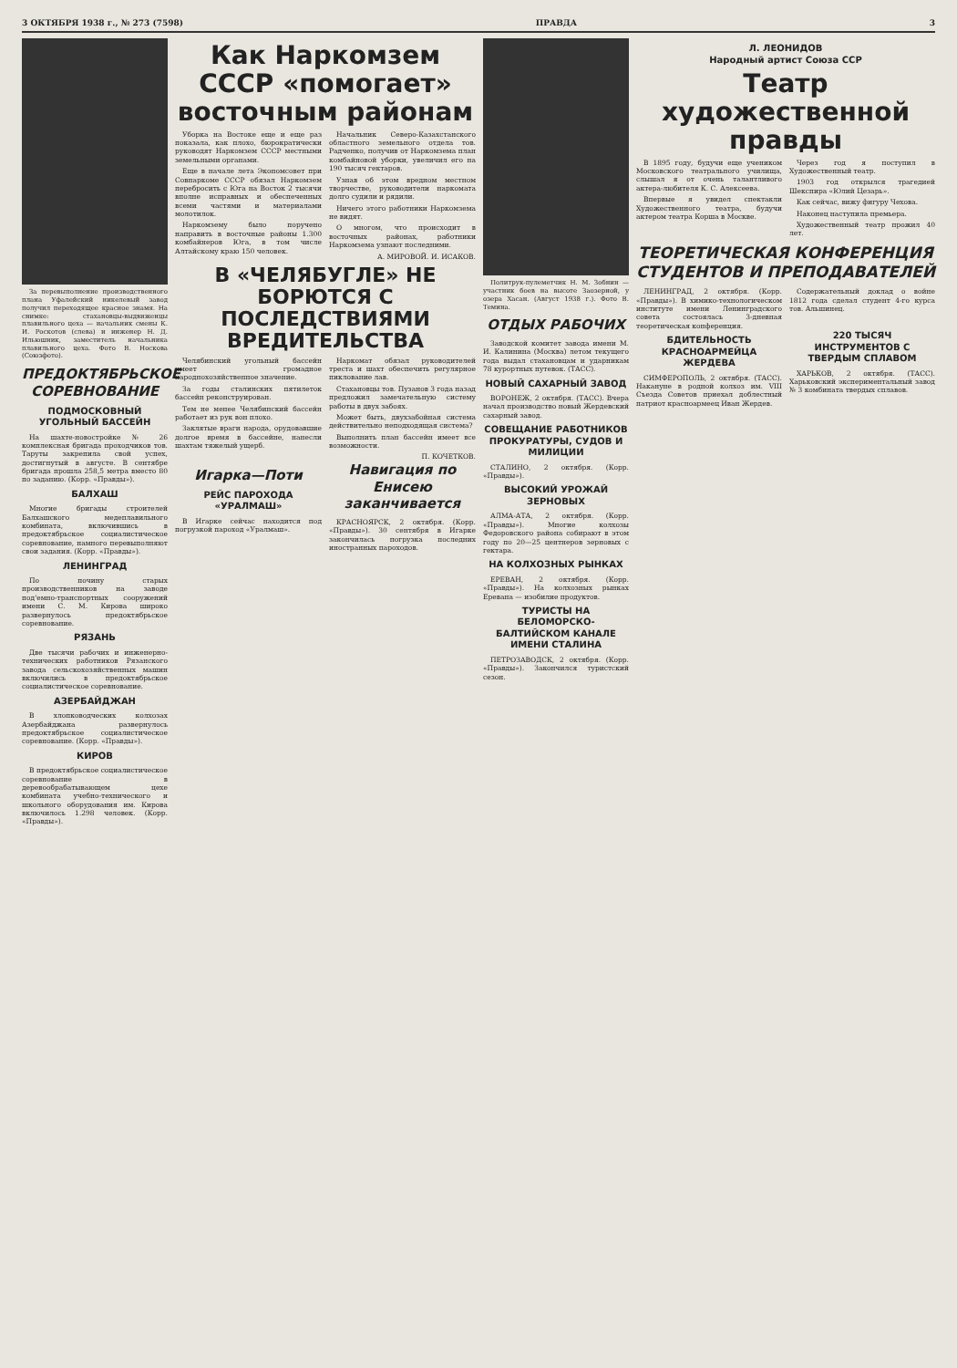3 ОКТЯБРЯ 1938 г., № 273 (7598) ПРАВДА 3
За перевыполнение производственного плана Уфалейский никелевый завод получил переходящее красное знамя. На снимке: стахановцы-выдвиженцы плавильного цеха — начальник смены К. И. Роскотов (слева) и инженер Н. Д. Ильюшник, заместитель начальника плавильного цеха. Фото В. Носкова (Союзфото).
ПРЕДОКТЯБРЬСКОЕ СОРЕВНОВАНИЕ
ПОДМОСКОВНЫЙ УГОЛЬНЫЙ БАССЕЙН
На шахте-новостройке № 26 комплексная бригада проходчиков тов. Таруты закрепила свой успех, достигнутый в августе. В сентябре бригада прошла 258,5 метра вместо 80 по заданию. (Корр. «Правды»).
БАЛХАШ
Многие бригады строителей Балхашского медеплавильного комбината, включившись в предоктябрьское социалистическое соревнование, намного перевыполняют свои задания. (Корр. «Правды»).
ЛЕНИНГРАД
По почину старых производственников на заводе под'емно-транспортных сооружений имени С. М. Кирова широко развернулось предоктябрьское соревнование.
РЯЗАНЬ
Две тысячи рабочих и инженерно-технических работников Рязанского завода сельскохозяйственных машин включились в предоктябрьское социалистическое соревнование.
АЗЕРБАЙДЖАН
В хлопководческих колхозах Азербайджана развернулось предоктябрьское социалистическое соревнование. (Корр. «Правды»).
КИРОВ
В предоктябрьское социалистическое соревнование в деревообрабатывающем цехе комбината учебно-технического и школьного оборудования им. Кирова включилось 1.298 человек. (Корр. «Правды»).
Как Наркомзем СССР «помогает» восточным районам
Уборка на Востоке еще и еще раз показала, как плохо, бюрократически руководят Наркомзем СССР местными земельными органами.
Еще в начале лета Экономсовет при Совнаркоме СССР обязал Наркомзем перебросить с Юга на Восток 2 тысячи вполне исправных и обеспеченных всеми частями и материалами молотилок.
Наркомзему было поручено направить в восточные районы 1.300 комбайнеров Юга, в том числе Алтайскому краю 150 человек.
Начальник Северо-Казахстанского областного земельного отдела тов. Радченко, получив от Наркомзема план комбайновой уборки, увеличил его на 190 тысяч гектаров.
Узнав об этом вредном местном творчестве, руководители наркомата долго судили и рядили.
Ничего этого работники Наркомзема не видят.
О многом, что происходит в восточных районах, работники Наркомзема узнают последними.
А. МИРОВОЙ. И. ИСАКОВ.
В «ЧЕЛЯБУГЛЕ» НЕ БОРЮТСЯ С ПОСЛЕДСТВИЯМИ ВРЕДИТЕЛЬСТВА
Челябинский угольный бассейн имеет громадное народнохозяйственное значение.
За годы сталинских пятилеток бассейн реконструирован.
Тем не менее Челябинский бассейн работает из рук вон плохо.
Заклятые враги народа, орудовавшие долгое время в бассейне, нанесли шахтам тяжелый ущерб.
Наркомат обязал руководителей треста и шахт обеспечить регулярное пиклование лав.
Стахановцы тов. Пузанов 3 года назад предложил замечательную систему работы в двух забоях.
Может быть, двухзабойная система действительно неподходящая система?
Выполнить план бассейн имеет все возможности.
П. КОЧЕТКОВ.
Игарка—Поти
РЕЙС ПАРОХОДА «УРАЛМАШ»
В Игарке сейчас находится под погрузкой пароход «Уралмаш».
Навигация по Енисею заканчивается
КРАСНОЯРСК, 2 октября. (Корр. «Правды»). 30 сентября в Игарке закончилась погрузка последних иностранных пароходов.
Политрук-пулеметчик Н. М. Зобнин — участник боев на высоте Заозерной, у озера Хасан. (Август 1938 г.). Фото В. Темина.
ОТДЫХ РАБОЧИХ
Заводской комитет завода имени М. И. Калинина (Москва) летом текущего года выдал стахановцам и ударникам 78 курортных путевок. (ТАСС).
НОВЫЙ САХАРНЫЙ ЗАВОД
ВОРОНЕЖ, 2 октября. (ТАСС). Вчера начал производство новый Жердевский сахарный завод.
СОВЕЩАНИЕ РАБОТНИКОВ ПРОКУРАТУРЫ, СУДОВ И МИЛИЦИИ
СТАЛИНО, 2 октября. (Корр. «Правды»).
ВЫСОКИЙ УРОЖАЙ ЗЕРНОВЫХ
АЛМА-АТА, 2 октября. (Корр. «Правды»). Многие колхозы Федоровского района собирают в этом году по 20—25 центнеров зерновых с гектара.
НА КОЛХОЗНЫХ РЫНКАХ
ЕРЕВАН, 2 октября. (Корр. «Правды»). На колхозных рынках Еревана — изобилие продуктов.
ТУРИСТЫ НА БЕЛОМОРСКО-БАЛТИЙСКОМ КАНАЛЕ ИМЕНИ СТАЛИНА
ПЕТРОЗАВОДСК, 2 октября. (Корр. «Правды»). Закончился туристский сезон.
Л. ЛЕОНИДОВ
Народный артист Союза ССР
Театр художественной правды
В 1895 году, будучи еще учеником Московского театрального училища, слышал я от очень талантливого актера-любителя К. С. Алексеева.
Впервые я увидел спектакли Художественного театра, будучи актером театра Корша в Москве.
Через год я поступил в Художественный театр.
1903 год открылся трагедией Шекспира «Юлий Цезарь».
Как сейчас, вижу фигуру Чехова.
Наконец наступила премьера.
Художественный театр прожил 40 лет.
ТЕОРЕТИЧЕСКАЯ КОНФЕРЕНЦИЯ СТУДЕНТОВ И ПРЕПОДАВАТЕЛЕЙ
ЛЕНИНГРАД, 2 октября. (Корр. «Правды»). В химико-технологическом институте имени Ленинградского совета состоялась 3-дневная теоретическая конференция.
Содержательный доклад о войне 1812 года сделал студент 4-го курса тов. Альшинец.
БДИТЕЛЬНОСТЬ КРАСНОАРМЕЙЦА ЖЕРДЕВА
СИМФЕРОПОЛЬ, 2 октября. (ТАСС). Накануне в родной колхоз им. VIII Съезда Советов приехал доблестный патриот красноармеец Иван Жердев.
220 ТЫСЯЧ ИНСТРУМЕНТОВ С ТВЕРДЫМ СПЛАВОМ
ХАРЬКОВ, 2 октября. (ТАСС). Харьковский экспериментальный завод № 3 комбината твердых сплавов.